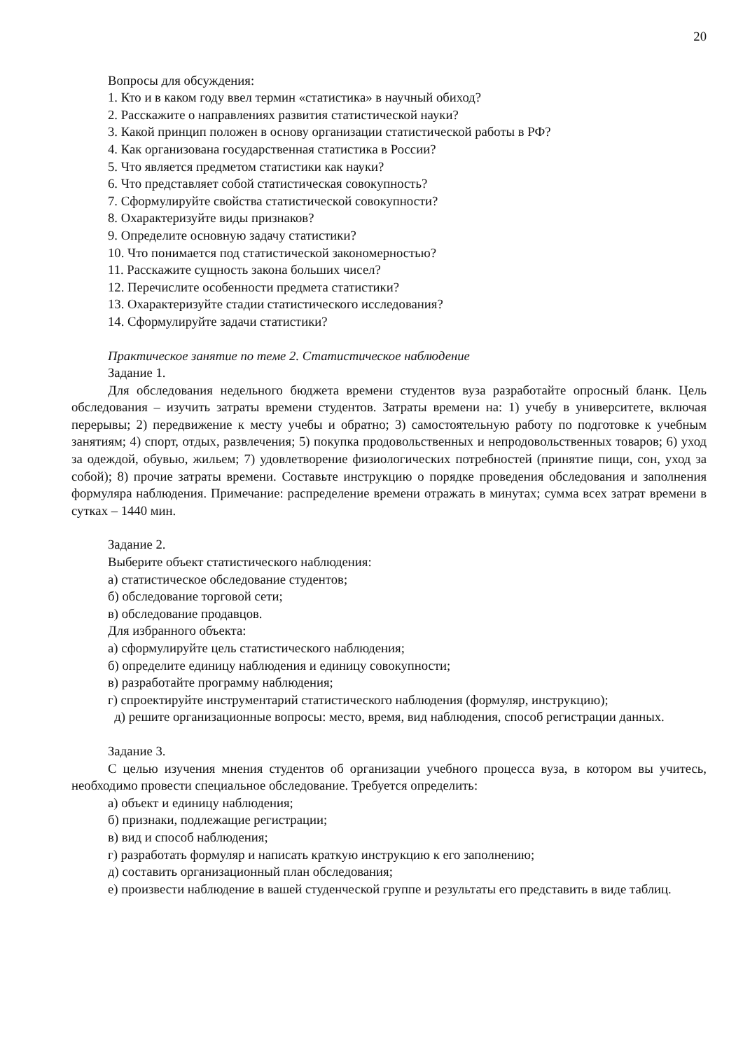20
Вопросы для обсуждения:
1. Кто и в каком году ввел термин «статистика» в научный обиход?
2. Расскажите о направлениях развития статистической науки?
3. Какой принцип положен в основу организации статистической работы в РФ?
4. Как организована государственная статистика в России?
5. Что является предметом статистики как науки?
6. Что представляет собой статистическая совокупность?
7. Сформулируйте свойства статистической совокупности?
8. Охарактеризуйте виды признаков?
9. Определите основную задачу статистики?
10. Что понимается под статистической закономерностью?
11. Расскажите сущность закона больших чисел?
12. Перечислите особенности предмета статистики?
13. Охарактеризуйте стадии статистического исследования?
14. Сформулируйте задачи статистики?
Практическое занятие по теме 2. Статистическое наблюдение
Задание 1.
Для обследования недельного бюджета времени студентов вуза разработайте опросный бланк. Цель обследования – изучить затраты времени студентов. Затраты времени на: 1) учебу в университете, включая перерывы; 2) передвижение к месту учебы и обратно; 3) самостоятельную работу по подготовке к учебным занятиям; 4) спорт, отдых, развлечения; 5) покупка продовольственных и непродовольственных товаров; 6) уход за одеждой, обувью, жильем; 7) удовлетворение физиологических потребностей (принятие пищи, сон, уход за собой); 8) прочие затраты времени. Составьте инструкцию о порядке проведения обследования и заполнения формуляра наблюдения. Примечание: распределение времени отражать в минутах; сумма всех затрат времени в сутках – 1440 мин.
Задание 2.
Выберите объект статистического наблюдения:
а) статистическое обследование студентов;
б) обследование торговой сети;
в) обследование продавцов.
Для избранного объекта:
а) сформулируйте цель статистического наблюдения;
б) определите единицу наблюдения и единицу совокупности;
в) разработайте программу наблюдения;
г) спроектируйте инструментарий статистического наблюдения (формуляр, инструкцию);
д) решите организационные вопросы: место, время, вид наблюдения, способ регистрации данных.
Задание 3.
С целью изучения мнения студентов об организации учебного процесса вуза, в котором вы учитесь, необходимо провести специальное обследование. Требуется определить:
а) объект и единицу наблюдения;
б) признаки, подлежащие регистрации;
в) вид и способ наблюдения;
г) разработать формуляр и написать краткую инструкцию к его заполнению;
д) составить организационный план обследования;
е) произвести наблюдение в вашей студенческой группе и результаты его представить в виде таблиц.